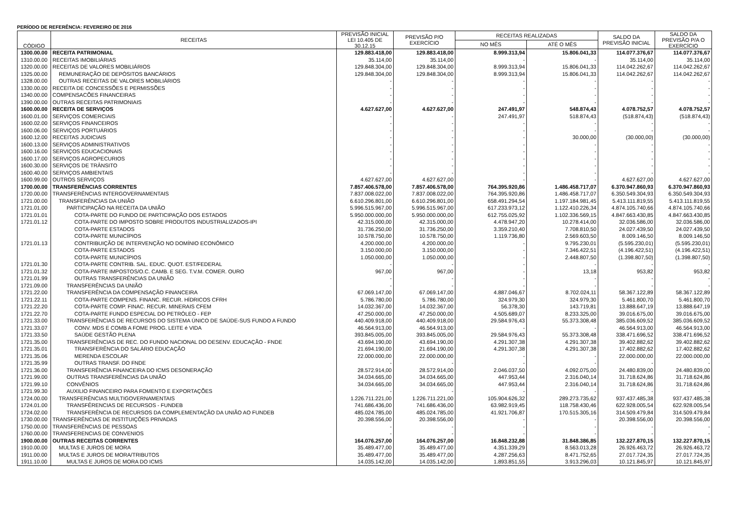PERÍODO DE REFERÊNCIA: FEVEREIRO DE 2016
| CÓDIGO | RECEITAS | PREVISÃO INICIAL LEI 10.405 DE 30.12.15 | PREVISÃO P/O EXERCÍCIO | RECEITAS REALIZADAS | | SALDO DA PREVISÃO INICIAL | SALDO DA PREVISÃO P/A O EXERCÍCIO |
| --- | --- | --- | --- | --- | --- | --- | --- |
| | | | | NO MÊS | ATÉ O MÊS | | |
| 1300.00.00 | RECEITA PATRIMONIAL | 129.883.418,00 | 129.883.418,00 | 8.999.313,94 | 15.806.041,33 | 114.077.376,67 | 114.077.376,67 |
| 1310.00.00 | RECEITAS IMOBILIÁRIAS | 35.114,00 | 35.114,00 | - | - | 35.114,00 | 35.114,00 |
| 1320.00.00 | RECEITAS DE VALORES MOBILIÁRIOS | 129.848.304,00 | 129.848.304,00 | 8.999.313,94 | 15.806.041,33 | 114.042.262,67 | 114.042.262,67 |
| 1325.00.00 | REMUNERAÇÃO DE DEPÓSITOS BANCÁRIOS | 129.848.304,00 | 129.848.304,00 | 8.999.313,94 | 15.806.041,33 | 114.042.262,67 | 114.042.262,67 |
| 1328.00.00 | OUTRAS RECEITAS DE VALORES MOBILIÁRIOS | - | - | - | - | - | - |
| 1330.00.00 | RECEITA DE CONCESSÕES E PERMISSÕES | - | - | - | - | - | - |
| 1340.00.00 | COMPENSACÕES FINANCEIRAS | - | - | - | - | - | - |
| 1390.00.00 | OUTRAS RECEITAS PATRIMONIAIS | - | - | - | - | - | - |
| 1600.00.00 | RECEITA DE SERVIÇOS | 4.627.627,00 | 4.627.627,00 | 247.491,97 | 548.874,43 | 4.078.752,57 | 4.078.752,57 |
| 1600.01.00 | SERVIÇOS COMERCIAIS | - | - | 247.491,97 | 518.874,43 | (518.874,43) | (518.874,43) |
| 1600.02.00 | SERVIÇOS FINANCEIROS | - | - | - | - | - | - |
| 1600.06.00 | SERVIÇOS PORTUÁRIOS | - | - | - | - | - | - |
| 1600.12.00 | RECEITAS JUDICIAIS | - | - | - | 30.000,00 | (30.000,00) | (30.000,00) |
| 1600.13.00 | SERVIÇOS ADMINISTRATIVOS | - | - | - | - | - | - |
| 1600.16.00 | SERVIÇOS EDUCACIONAIS | - | - | - | - | - | - |
| 1600.17.00 | SERVIÇOS AGROPECURIOS | - | - | - | - | - | - |
| 1600.30.00 | SERVIÇOS DE TRÂNSITO | - | - | - | - | - | - |
| 1600.40.00 | SERVIÇOS AMBIENTAIS | - | - | - | - | - | - |
| 1600.99.00 | OUTROS SERVIÇOS | 4.627.627,00 | 4.627.627,00 | - | - | 4.627.627,00 | 4.627.627,00 |
| 1700.00.00 | TRANSFERÊNCIAS CORRENTES | 7.857.406.578,00 | 7.857.406.578,00 | 764.395.920,86 | 1.486.458.717,07 | 6.370.947.860,93 | 6.370.947.860,93 |
| 1720.00.00 | TRANSFERÊNCIAS INTERGOVERNAMENTAIS | 7.837.008.022,00 | 7.837.008.022,00 | 764.395.920,86 | 1.486.458.717,07 | 6.350.549.304,93 | 6.350.549.304,93 |
| 1721.00.00 | TRANSFERÊNCIAS DA UNIÃO | 6.610.296.801,00 | 6.610.296.801,00 | 658.491.294,54 | 1.197.184.981,45 | 5.413.111.819,55 | 5.413.111.819,55 |
| 1721.01.00 | PARTICIPAÇÃO NA RECEITA DA UNIÃO | 5.996.515.967,00 | 5.996.515.967,00 | 617.233.973,12 | 1.122.410.226,34 | 4.874.105.740,66 | 4.874.105.740,66 |
| 1721.01.01 | COTA-PARTE DO FUNDO DE PARTICIPAÇÃO DOS ESTADOS | 5.950.000.000,00 | 5.950.000.000,00 | 612.755.025,92 | 1.102.336.569,15 | 4.847.663.430,85 | 4.847.663.430,85 |
| 1721.01.12 | COTA-PARTE DO IMPOSTO SOBRE PRODUTOS INDUSTRIALIZADOS-IPI | 42.315.000,00 | 42.315.000,00 | 4.478.947,20 | 10.278.414,00 | 32.036.586,00 | 32.036.586,00 |
| | COTA-PARTE ESTADOS | 31.736.250,00 | 31.736.250,00 | 3.359.210,40 | 7.708.810,50 | 24.027.439,50 | 24.027.439,50 |
| | COTA-PARTE MUNICÍPIOS | 10.578.750,00 | 10.578.750,00 | 1.119.736,80 | 2.569.603,50 | 8.009.146,50 | 8.009.146,50 |
| 1721.01.13 | CONTRIBUIÇÃO DE INTERVENÇÃO NO DOMÍNIO ECONÔMICO | 4.200.000,00 | 4.200.000,00 | - | 9.795.230,01 | (5.595.230,01) | (5.595.230,01) |
| | COTA-PARTE ESTADOS | 3.150.000,00 | 3.150.000,00 | - | 7.346.422,51 | (4.196.422,51) | (4.196.422,51) |
| | COTA-PARTE MUNICÍPIOS | 1.050.000,00 | 1.050.000,00 | - | 2.448.807,50 | (1.398.807,50) | (1.398.807,50) |
| 1721.01.30 | COTA-PARTE CONTRIB. SAL. EDUC. QUOT. EST/FEDERAL | - | - | - | - | - | - |
| 1721.01.32 | COTA-PARTE IMPOSTOS/O.C. CAMB. E SEG. T.V.M. COMER. OURO | 967,00 | 967,00 | - | 13,18 | 953,82 | 953,82 |
| 1721.01.99 | OUTRAS TRANSFERÊNCIAS DA UNIÃO | - | - | - | - | - | - |
| 1721.09.00 | TRANSFERÊNCIAS DA UNIÃO | - | - | - | - | - | - |
| 1721.22.00 | TRANSFERÊNCIA DA COMPENSAÇÃO FINANCEIRA | 67.069.147,00 | 67.069.147,00 | 4.887.046,67 | 8.702.024,11 | 58.367.122,89 | 58.367.122,89 |
| 1721.22.11 | COTA-PARTE COMPENS. FINANC. RECUR. HÍDRICOS CFRH | 5.786.780,00 | 5.786.780,00 | 324.979,30 | 324.979,30 | 5.461.800,70 | 5.461.800,70 |
| 1721.22.20 | COTA-PARTE COMP. FINAC. RECUR. MINERAIS CFEM | 14.032.367,00 | 14.032.367,00 | 56.378,30 | 143.719,81 | 13.888.647,19 | 13.888.647,19 |
| 1721.22.70 | COTA-PARTE FUNDO ESPECIAL DO PETRÓLEO - FEP | 47.250.000,00 | 47.250.000,00 | 4.505.689,07 | 8.233.325,00 | 39.016.675,00 | 39.016.675,00 |
| 1721.33.00 | TRANSFERÊNCIAS DE RECURSOS DO SISTEMA ÚNICO DE SAÚDE-SUS FUNDO A FUNDO | 440.409.918,00 | 440.409.918,00 | 29.584.976,43 | 55.373.308,48 | 385.036.609,52 | 385.036.609,52 |
| 1721.33.07 | CONV. MDS E COMB A FOME PROG. LEITE é VIDA | 46.564.913,00 | 46.564.913,00 | - | - | 46.564.913,00 | 46.564.913,00 |
| 1721.33.50 | SAÚDE GESTÃO PLENA | 393.845.005,00 | 393.845.005,00 | 29.584.976,43 | 55.373.308,48 | 338.471.696,52 | 338.471.696,52 |
| 1721.35.00 | TRANSFERÊNCIAS DE REC. DO FUNDO NACIONAL DO DESENV. EDUCAÇÃO - FNDE | 43.694.190,00 | 43.694.190,00 | 4.291.307,38 | 4.291.307,38 | 39.402.882,62 | 39.402.882,62 |
| 1721.35.01 | TRANSFERÊNCIA DO SALÁRIO EDUCAÇÃO | 21.694.190,00 | 21.694.190,00 | 4.291.307,38 | 4.291.307,38 | 17.402.882,62 | 17.402.882,62 |
| 1721.35.06 | MERENDA ESCOLAR | 22.000.000,00 | 22.000.000,00 | - | - | 22.000.000,00 | 22.000.000,00 |
| 1721.35.99 | OUTRAS TRANSF. DO FNDE | - | - | - | - | - | - |
| 1721.36.00 | TRANSFERÊNCIA FINANCEIRA DO ICMS DESONERAÇÃO | 28.572.914,00 | 28.572.914,00 | 2.046.037,50 | 4.092.075,00 | 24.480.839,00 | 24.480.839,00 |
| 1721.99.00 | OUTRAS TRANSFERÊNCIAS DA UNIÃO | 34.034.665,00 | 34.034.665,00 | 447.953,44 | 2.316.040,14 | 31.718.624,86 | 31.718.624,86 |
| 1721.99.10 | CONVÊNIOS | 34.034.665,00 | 34.034.665,00 | 447.953,44 | 2.316.040,14 | 31.718.624,86 | 31.718.624,86 |
| 1721.99.30 | AUXILIO FINANCEIRO PARA FOMENTO E EXPORTAÇÕES | - | - | - | - | - | - |
| 1724.00.00 | TRANSFERÊNCIAS MULTIGOVERNAMENTAIS | 1.226.711.221,00 | 1.226.711.221,00 | 105.904.626,32 | 289.273.735,62 | 937.437.485,38 | 937.437.485,38 |
| 1724.01.00 | TRANSFÊRENCIAS DE RECURSOS - FUNDEB | 741.686.436,00 | 741.686.436,00 | 63.982.919,45 | 118.758.430,46 | 622.928.005,54 | 622.928.005,54 |
| 1724.02.00 | TRANSFERÊNCIA DE RECURSOS DA COMPLEMENTAÇÃO DA UNIÃO AO FUNDEB | 485.024.785,00 | 485.024.785,00 | 41.921.706,87 | 170.515.305,16 | 314.509.479,84 | 314.509.479,84 |
| 1730.00.00 | TRANSFERÊNCIAS DE INSTITUIÇÕES PRIVADAS | 20.398.556,00 | 20.398.556,00 | - | - | 20.398.556,00 | 20.398.556,00 |
| 1750.00.00 | TRANSFERÊNCIAS DE PESSOAS | - | - | - | - | - | - |
| 1760.00.00 | TRANSFERENCIAS DE CONVENIOS | - | - | - | - | - | - |
| 1900.00.00 | OUTRAS RECEITAS CORRENTES | 164.076.257,00 | 164.076.257,00 | 16.848.232,88 | 31.848.386,85 | 132.227.870,15 | 132.227.870,15 |
| 1910.00.00 | MULTAS E JUROS DE MORA | 35.489.477,00 | 35.489.477,00 | 4.351.339,29 | 8.563.013,28 | 26.926.463,72 | 26.926.463,72 |
| 1911.00.00 | MULTAS E JUROS DE MORA/TRIBUTOS | 35.489.477,00 | 35.489.477,00 | 4.287.256,63 | 8.471.752,65 | 27.017.724,35 | 27.017.724,35 |
| 1911.10.00 | MULTAS E JUROS DE MORA DO ICMS | 14.035.142,00 | 14.035.142,00 | 1.893.851,55 | 3.913.296,03 | 10.121.845,97 | 10.121.845,97 |